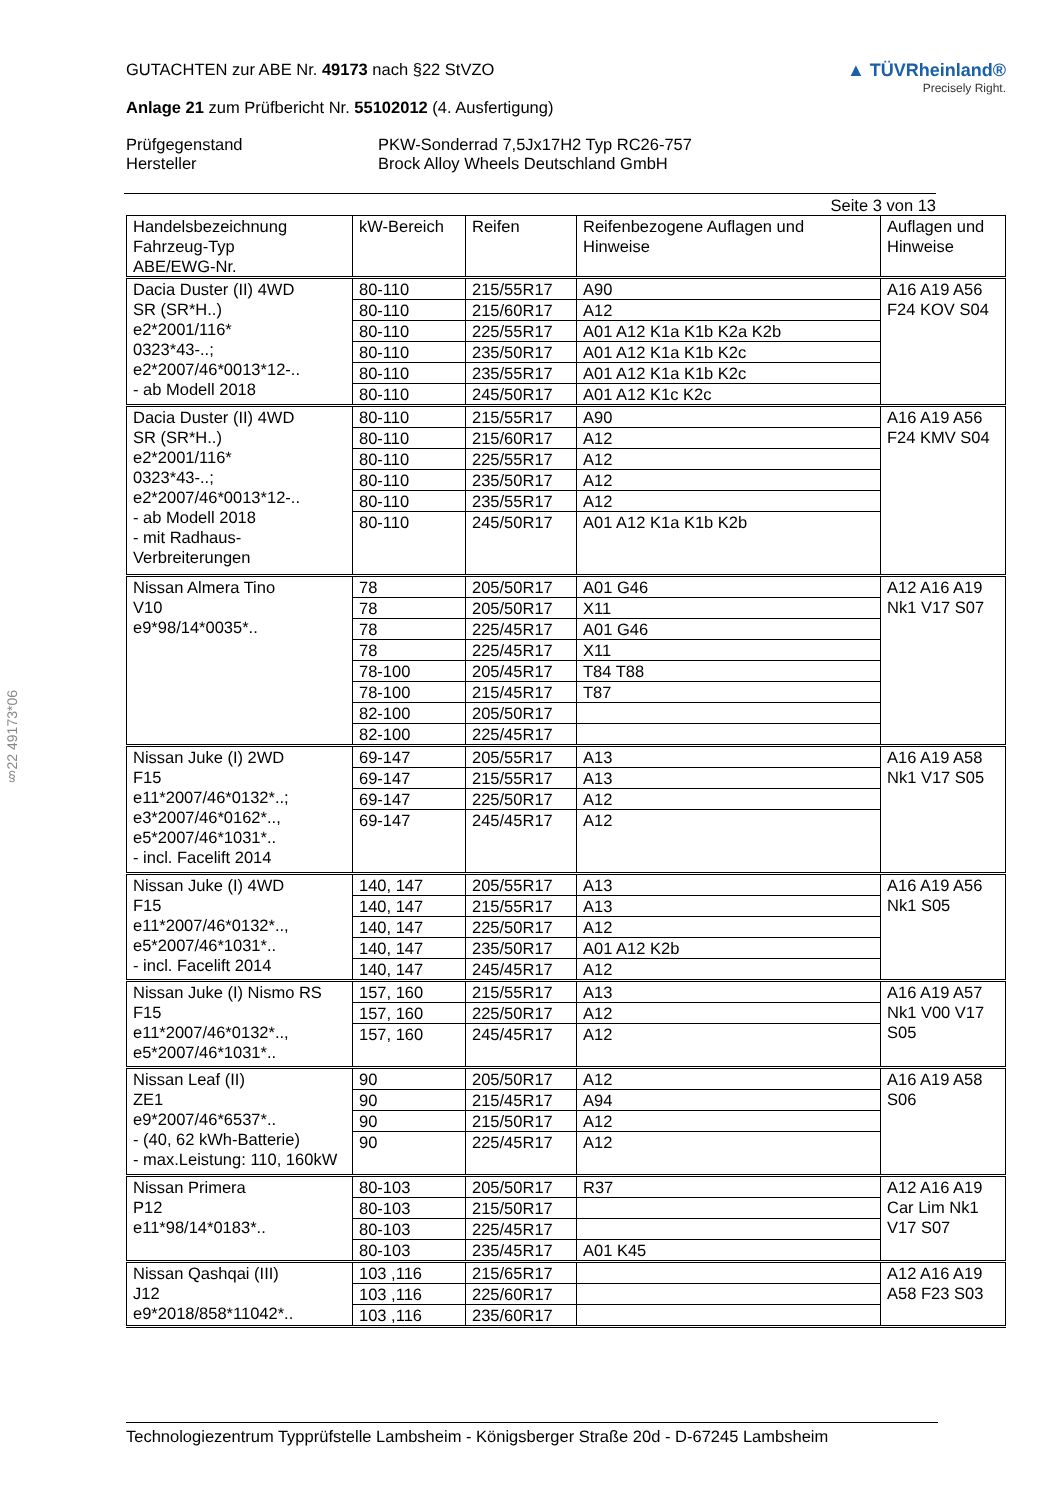§22 49173*06
GUTACHTEN zur ABE Nr. 49173 nach §22 StVZO
Anlage 21 zum Prüfbericht Nr. 55102012 (4. Ausfertigung)
▲ TÜVRheinland®
Precisely Right.
Prüfgegenstand
PKW-Sonderrad 7,5Jx17H2 Typ RC26-757
Hersteller
Brock Alloy Wheels Deutschland GmbH
Seite 3 von 13
| Handelsbezeichnung Fahrzeug-Typ ABE/EWG-Nr. | kW-Bereich | Reifen | Reifenbezogene Auflagen und Hinweise | Auflagen und Hinweise |
| --- | --- | --- | --- | --- |
| Dacia Duster (II) 4WD SR (SR*H..) e2*2001/116* 0323*43-..; e2*2007/46*0013*12-.. - ab Modell 2018 | 80-110 | 215/55R17 | A90 | A16 A19 A56 F24 KOV S04 |
| | 80-110 | 215/60R17 | A12 | |
| | 80-110 | 225/55R17 | A01 A12 K1a K1b K2a K2b | |
| | 80-110 | 235/50R17 | A01 A12 K1a K1b K2c | |
| | 80-110 | 235/55R17 | A01 A12 K1a K1b K2c | |
| | 80-110 | 245/50R17 | A01 A12 K1c K2c | |
| Dacia Duster (II) 4WD SR (SR*H..) e2*2001/116* 0323*43-..; e2*2007/46*0013*12-.. - ab Modell 2018 - mit Radhaus- Verbreiterungen | 80-110 | 215/55R17 | A90 | A16 A19 A56 F24 KMV S04 |
| | 80-110 | 215/60R17 | A12 | |
| | 80-110 | 225/55R17 | A12 | |
| | 80-110 | 235/50R17 | A12 | |
| | 80-110 | 235/55R17 | A12 | |
| | 80-110 | 245/50R17 | A01 A12 K1a K1b K2b | |
| Nissan Almera Tino V10 e9*98/14*0035*.. | 78 | 205/50R17 | A01 G46 | A12 A16 A19 Nk1 V17 S07 |
| | 78 | 205/50R17 | X11 | |
| | 78 | 225/45R17 | A01 G46 | |
| | 78 | 225/45R17 | X11 | |
| | 78-100 | 205/45R17 | T84 T88 | |
| | 78-100 | 215/45R17 | T87 | |
| | 82-100 | 205/50R17 | | |
| | 82-100 | 225/45R17 | | |
| Nissan Juke (I) 2WD F15 e11*2007/46*0132*..; e3*2007/46*0162*.., e5*2007/46*1031*.. - incl. Facelift 2014 | 69-147 | 205/55R17 | A13 | A16 A19 A58 Nk1 V17 S05 |
| | 69-147 | 215/55R17 | A13 | |
| | 69-147 | 225/50R17 | A12 | |
| | 69-147 | 245/45R17 | A12 | |
| Nissan Juke (I) 4WD F15 e11*2007/46*0132*.., e5*2007/46*1031*.. - incl. Facelift 2014 | 140, 147 | 205/55R17 | A13 | A16 A19 A56 Nk1 S05 |
| | 140, 147 | 215/55R17 | A13 | |
| | 140, 147 | 225/50R17 | A12 | |
| | 140, 147 | 235/50R17 | A01 A12 K2b | |
| | 140, 147 | 245/45R17 | A12 | |
| Nissan Juke (I) Nismo RS F15 e11*2007/46*0132*.., e5*2007/46*1031*.. | 157, 160 | 215/55R17 | A13 | A16 A19 A57 Nk1 V00 V17 S05 |
| | 157, 160 | 225/50R17 | A12 | |
| | 157, 160 | 245/45R17 | A12 | |
| Nissan Leaf (II) ZE1 e9*2007/46*6537*.. - (40, 62 kWh-Batterie) - max.Leistung: 110, 160kW | 90 | 205/50R17 | A12 | A16 A19 A58 S06 |
| | 90 | 215/45R17 | A94 | |
| | 90 | 215/50R17 | A12 | |
| | 90 | 225/45R17 | A12 | |
| Nissan Primera P12 e11*98/14*0183*.. | 80-103 | 205/50R17 | R37 | A12 A16 A19 Car Lim Nk1 V17 S07 |
| | 80-103 | 215/50R17 | | |
| | 80-103 | 225/45R17 | | |
| | 80-103 | 235/45R17 | A01 K45 | |
| Nissan Qashqai (III) J12 e9*2018/858*11042*.. | 103 ,116 | 215/65R17 | | A12 A16 A19 A58 F23 S03 |
| | 103 ,116 | 225/60R17 | | |
| | 103 ,116 | 235/60R17 | | |
Technologiezentrum Typprüfstelle Lambsheim - Königsberger Straße 20d - D-67245 Lambsheim